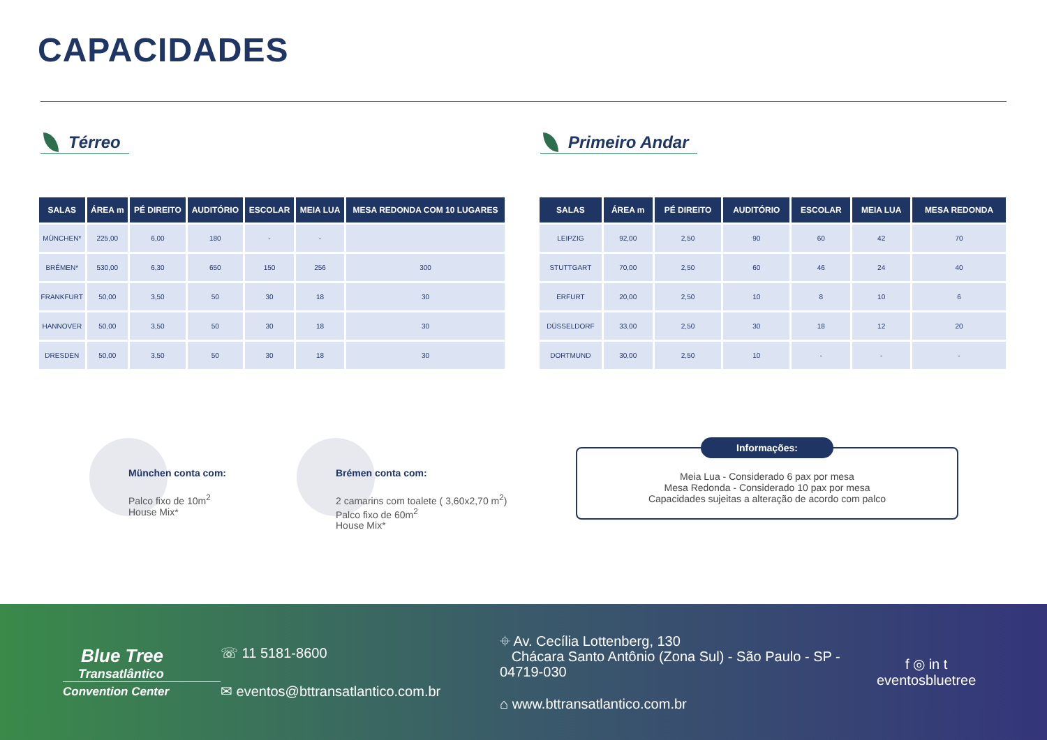CAPACIDADES
Térreo Primeiro Andar
| SALAS | ÁREA m | PÉ DIREITO | AUDITÓRIO | ESCOLAR | MEIA LUA | MESA REDONDA COM 10 LUGARES |
| --- | --- | --- | --- | --- | --- | --- |
| MÜNCHEN* | 225,00 | 6,00 | 180 | - | - | |
| BRÉMEN* | 530,00 | 6,30 | 650 | 150 | 256 | 300 |
| FRANKFURT | 50,00 | 3,50 | 50 | 30 | 18 | 30 |
| HANNOVER | 50,00 | 3,50 | 50 | 30 | 18 | 30 |
| DRESDEN | 50,00 | 3,50 | 50 | 30 | 18 | 30 |
| SALAS | ÁREA m | PÉ DIREITO | AUDITÓRIO | ESCOLAR | MEIA LUA | MESA REDONDA |
| --- | --- | --- | --- | --- | --- | --- |
| LEIPZIG | 92,00 | 2,50 | 90 | 60 | 42 | 70 |
| STUTTGART | 70,00 | 2,50 | 60 | 46 | 24 | 40 |
| ERFURT | 20,00 | 2,50 | 10 | 8 | 10 | 6 |
| DÜSSELDORF | 33,00 | 2,50 | 30 | 18 | 12 | 20 |
| DORTMUND | 30,00 | 2,50 | 10 | - | - | - |
München conta com:
Palco fixo de 10m<sup>2</sup>
House Mix*
Brémen conta com:
2 camarins com toalete ( 3,60x2,70 m<sup>2</sup>)
Palco fixo de 60m<sup>2</sup>
House Mix*
Informações:
Meia Lua - Considerado 6 pax por mesa
Mesa Redonda - Considerado 10 pax por mesa
Capacidades sujeitas a alteração de acordo com palco
Blue Tree
Transatlântico
Convention Center
☏ 11 5181-8600
✉ eventos@bttransatlantico.com.br
⌖ Av. Cecília Lottenberg, 130
Chácara Santo Antônio (Zona Sul) - São Paulo - SP - 04719-030
⌂ www.bttransatlantico.com.br
f ◎ in t
eventosbluetree